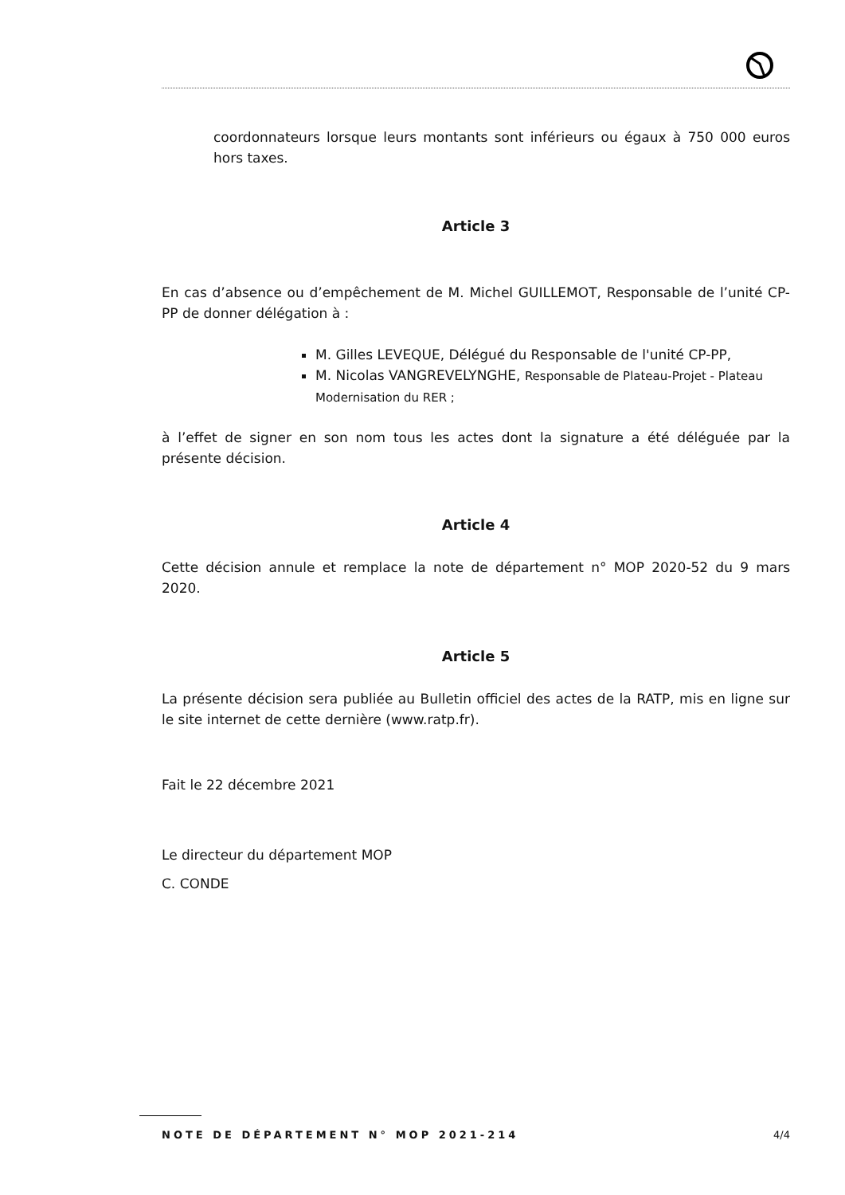coordonnateurs lorsque leurs montants sont inférieurs ou égaux à 750 000 euros hors taxes.
Article 3
En cas d’absence ou d’empêchement de M. Michel GUILLEMOT, Responsable de l’unité CP-PP de donner délégation à :
M. Gilles LEVEQUE, Délégué du Responsable de l'unité CP-PP,
M. Nicolas VANGREVELYNGHE, Responsable de Plateau-Projet - Plateau Modernisation du RER ;
à l’effet de signer en son nom tous les actes dont la signature a été déléguée par la présente décision.
Article 4
Cette décision annule et remplace la note de département n° MOP 2020-52 du 9 mars 2020.
Article 5
La présente décision sera publiée au Bulletin officiel des actes de la RATP, mis en ligne sur le site internet de cette dernière (www.ratp.fr).
Fait le 22 décembre 2021
Le directeur du département MOP
C. CONDE
NOTE DE DÉPARTEMENT N° MOP 2021-214 4/4